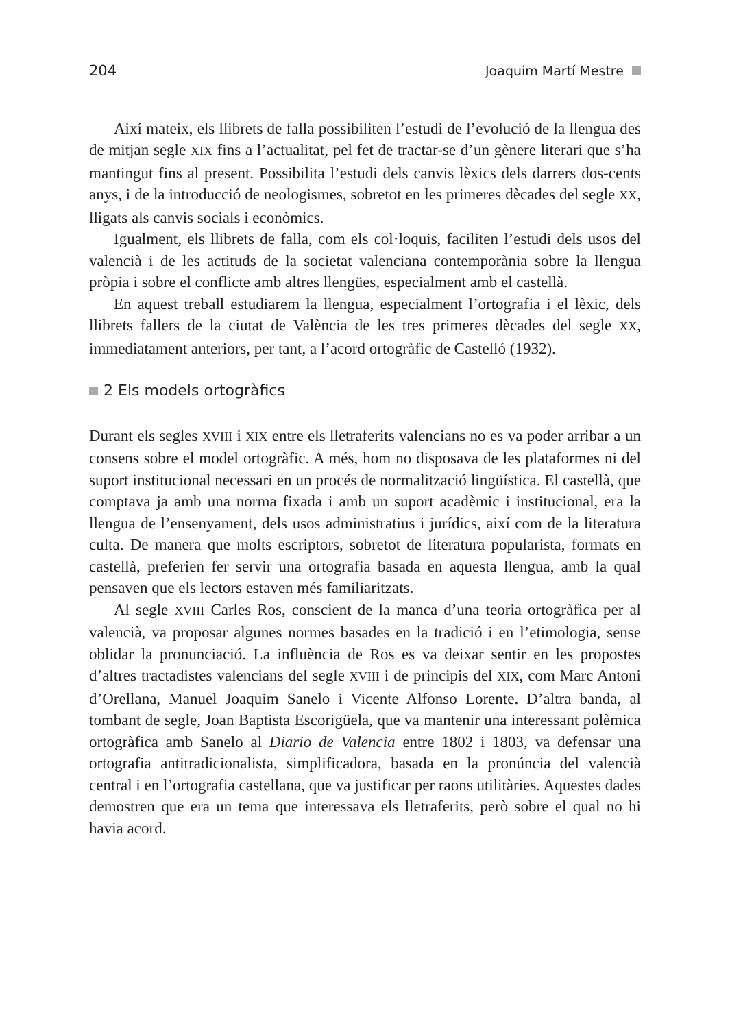204 Joaquim Martí Mestre
Així mateix, els llibrets de falla possibiliten l’estudi de l’evolució de la llengua des de mitjan segle XIX fins a l’actualitat, pel fet de tractar-se d’un gènere literari que s’ha mantingut fins al present. Possibilita l’estudi dels canvis lèxics dels darrers dos-cents anys, i de la introducció de neologismes, sobretot en les primeres dècades del segle XX, lligats als canvis socials i econòmics.
Igualment, els llibrets de falla, com els col·loquis, faciliten l’estudi dels usos del valencià i de les actituds de la societat valenciana contemporània sobre la llengua pròpia i sobre el conflicte amb altres llengües, especialment amb el castellà.
En aquest treball estudiarem la llengua, especialment l’ortografia i el lèxic, dels llibrets fallers de la ciutat de València de les tres primeres dècades del segle XX, immediatament anteriors, per tant, a l’acord ortogràfic de Castelló (1932).
2 Els models ortogràfics
Durant els segles XVIII i XIX entre els lletraferits valencians no es va poder arribar a un consens sobre el model ortogràfic. A més, hom no disposava de les plataformes ni del suport institucional necessari en un procés de normalització lingüística. El castellà, que comptava ja amb una norma fixada i amb un suport acadèmic i institucional, era la llengua de l’ensenyament, dels usos administratius i jurídics, així com de la literatura culta. De manera que molts escriptors, sobretot de literatura popularista, formats en castellà, preferien fer servir una ortografia basada en aquesta llengua, amb la qual pensaven que els lectors estaven més familiaritzats.
Al segle XVIII Carles Ros, conscient de la manca d’una teoria ortogràfica per al valencià, va proposar algunes normes basades en la tradició i en l’etimologia, sense oblidar la pronunciació. La influència de Ros es va deixar sentir en les propostes d’altres tractadistes valencians del segle XVIII i de principis del XIX, com Marc Antoni d’Orellana, Manuel Joaquim Sanelo i Vicente Alfonso Lorente. D’altra banda, al tombant de segle, Joan Baptista Escorigüela, que va mantenir una interessant polèmica ortogràfica amb Sanelo al Diario de Valencia entre 1802 i 1803, va defensar una ortografia antitradicionalista, simplificadora, basada en la pronúncia del valencià central i en l’ortografia castellana, que va justificar per raons utilitàries. Aquestes dades demostren que era un tema que interessava els lletraferits, però sobre el qual no hi havia acord.